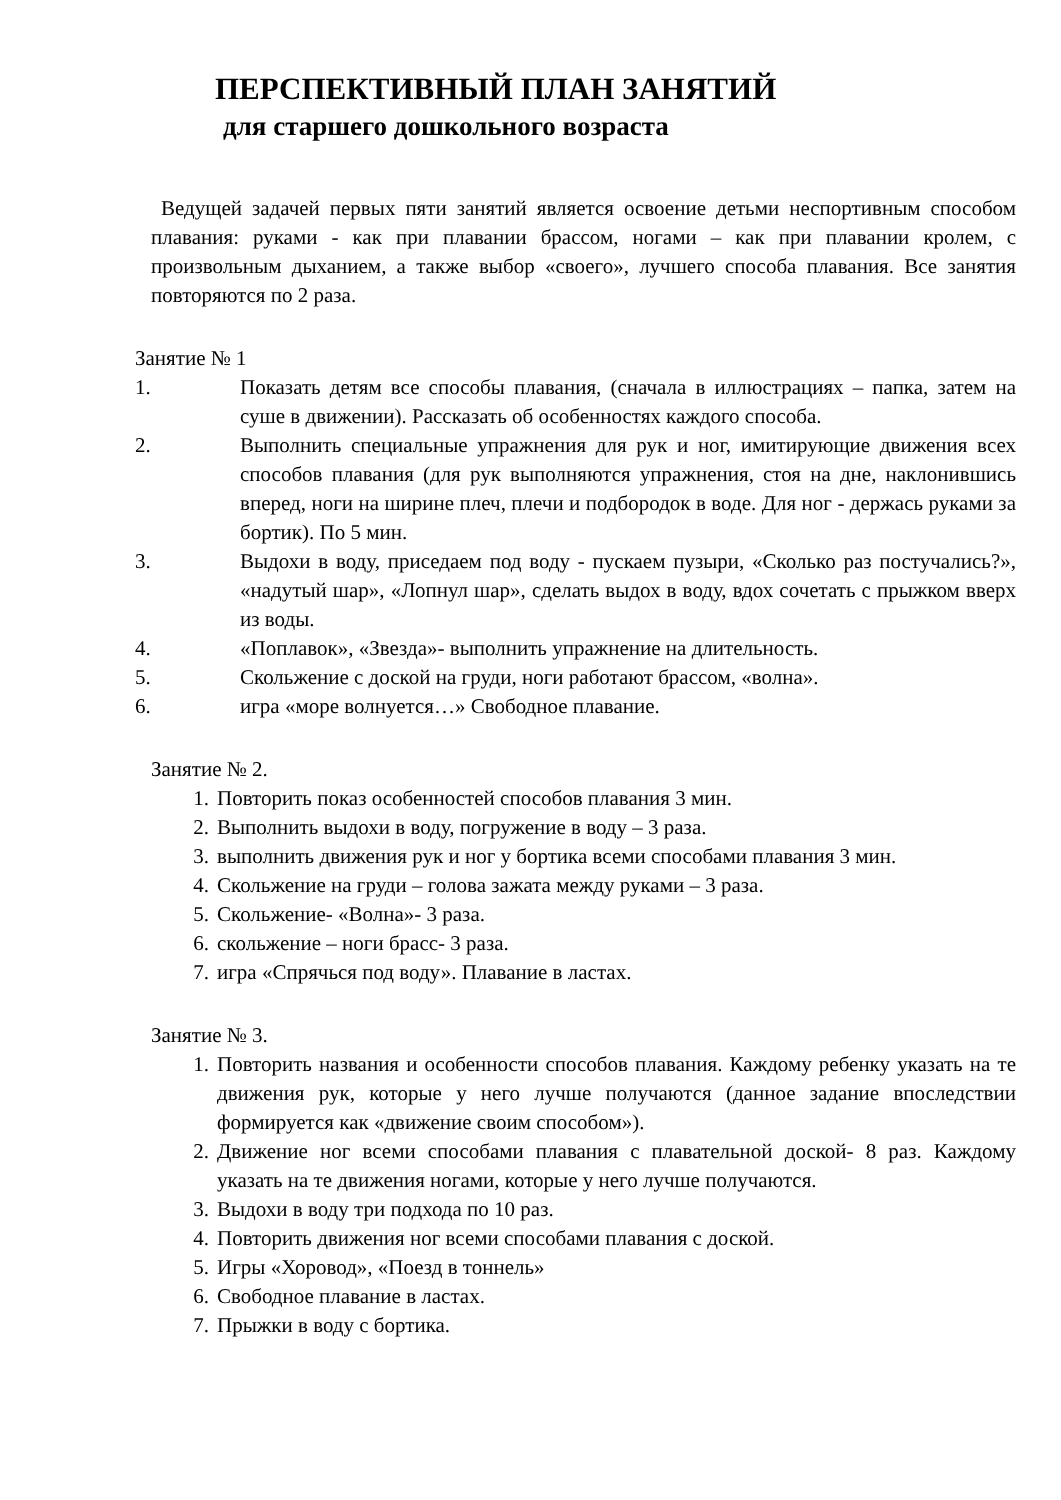ПЕРСПЕКТИВНЫЙ ПЛАН ЗАНЯТИЙ
для старшего дошкольного возраста
Ведущей задачей первых пяти занятий является освоение детьми неспортивным способом плавания: руками - как при плавании брассом, ногами – как при плавании кролем, с произвольным дыханием, а также выбор «своего», лучшего способа плавания. Все занятия повторяются по 2 раза.
Занятие № 1
1. Показать детям все способы плавания, (сначала в иллюстрациях – папка, затем на суше в движении). Рассказать об особенностях каждого способа.
2. Выполнить специальные упражнения для рук и ног, имитирующие движения всех способов плавания (для рук выполняются упражнения, стоя на дне, наклонившись вперед, ноги на ширине плеч, плечи и подбородок в воде. Для ног - держась руками за бортик). По 5 мин.
3. Выдохи в воду, приседаем под воду - пускаем пузыри, «Сколько раз постучались?», «надутый шар», «Лопнул шар», сделать выдох в воду, вдох сочетать с прыжком вверх из воды.
4. «Поплавок», «Звезда»- выполнить упражнение на длительность.
5. Скольжение с доской на груди, ноги работают брассом, «волна».
6. игра «море волнуется…» Свободное плавание.
Занятие № 2.
1. Повторить показ особенностей способов плавания 3 мин.
2. Выполнить выдохи в воду, погружение в воду – 3 раза.
3. выполнить движения рук и ног у бортика всеми способами плавания 3 мин.
4. Скольжение на груди – голова зажата между руками – 3 раза.
5. Скольжение- «Волна»- 3 раза.
6. скольжение – ноги брасс- 3 раза.
7. игра «Спрячься под воду». Плавание в ластах.
Занятие № 3.
1. Повторить названия и особенности способов плавания. Каждому ребенку указать на те движения рук, которые у него лучше получаются (данное задание впоследствии формируется как «движение своим способом»).
2. Движение ног всеми способами плавания с плавательной доской- 8 раз. Каждому указать на те движения ногами, которые у него лучше получаются.
3. Выдохи в воду три подхода по 10 раз.
4. Повторить движения ног всеми способами плавания с доской.
5. Игры «Хоровод», «Поезд в тоннель»
6. Свободное плавание в ластах.
7. Прыжки в воду с бортика.